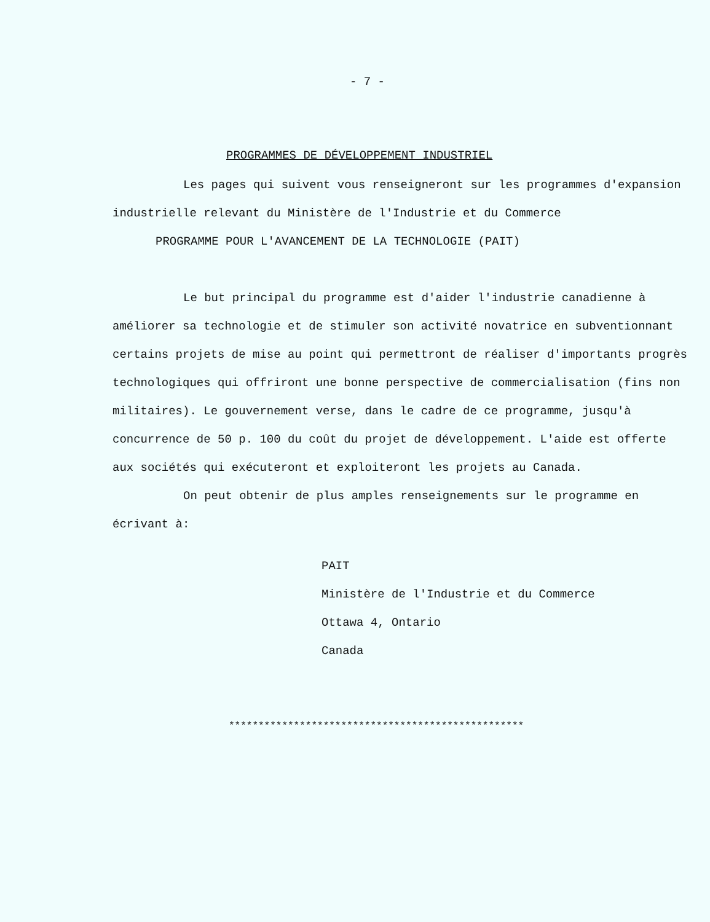- 7 -
PROGRAMMES DE DÉVELOPPEMENT INDUSTRIEL
Les pages qui suivent vous renseigneront sur les programmes d'expansion industrielle relevant du Ministère de l'Industrie et du Commerce
PROGRAMME POUR L'AVANCEMENT DE LA TECHNOLOGIE (PAIT)
Le but principal du programme est d'aider l'industrie canadienne à améliorer sa technologie et de stimuler son activité novatrice en subventionnant certains projets de mise au point qui permettront de réaliser d'importants progrès technologiques qui offriront une bonne perspective de commercialisation (fins non militaires). Le gouvernement verse, dans le cadre de ce programme, jusqu'à concurrence de 50 p. 100 du coût du projet de développement. L'aide est offerte aux sociétés qui exécuteront et exploiteront les projets au Canada.
On peut obtenir de plus amples renseignements sur le programme en écrivant à:
PAIT
Ministère de l'Industrie et du Commerce
Ottawa 4, Ontario
Canada
**************************************************